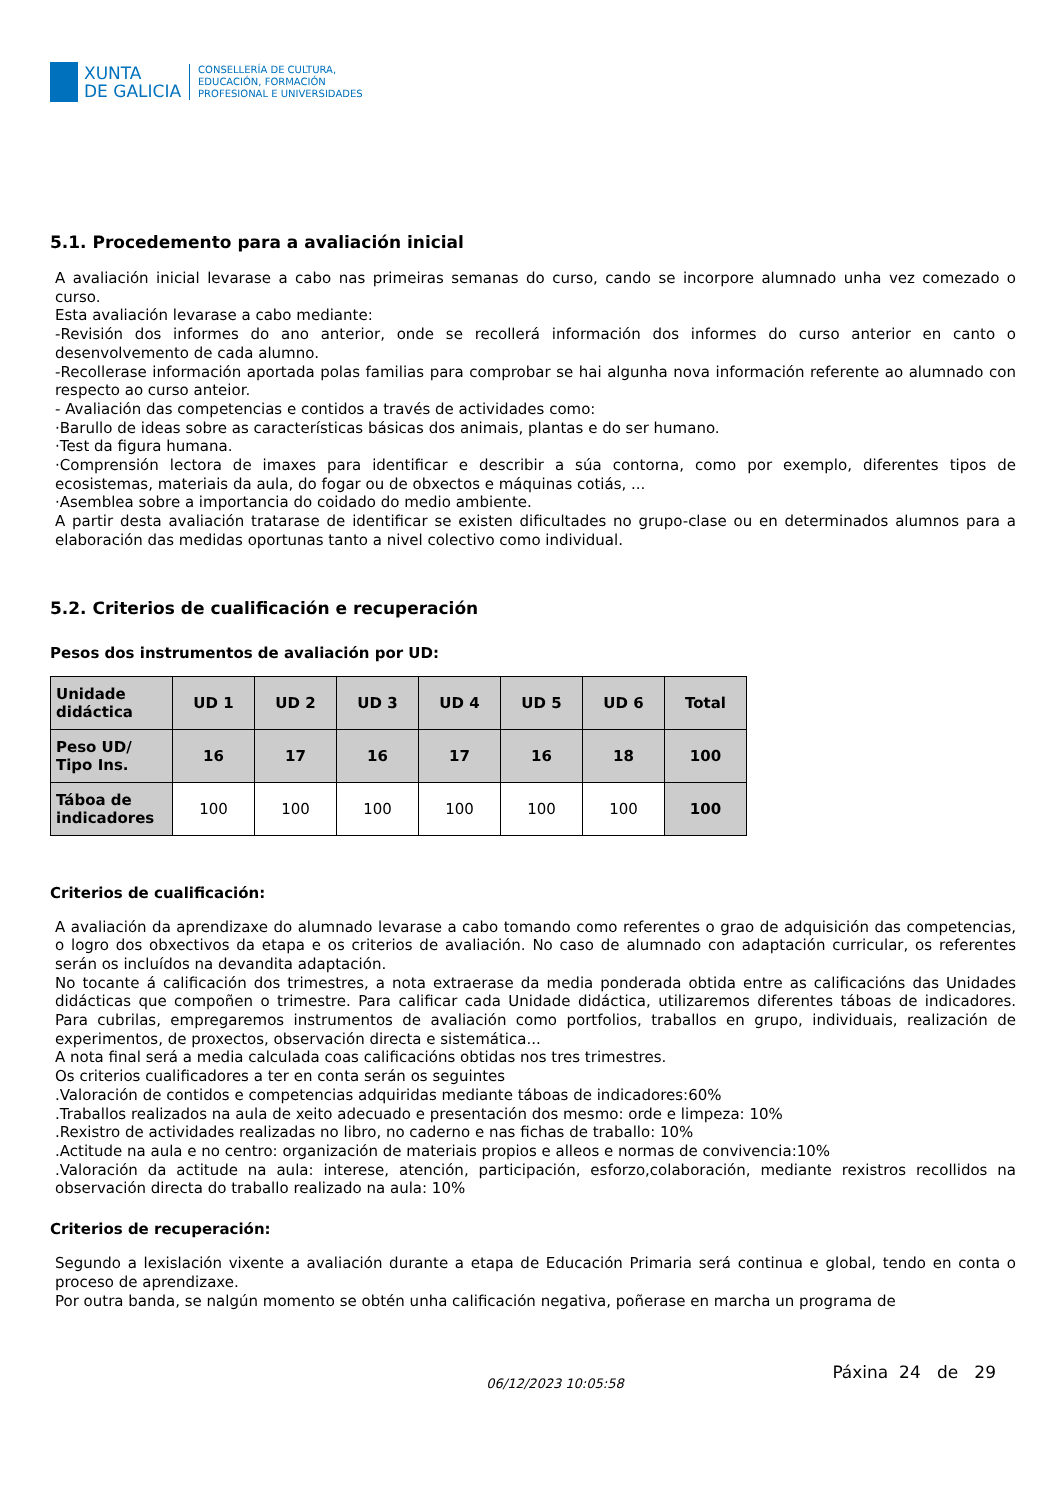XUNTA
DE GALICIA
CONSELLERÍA DE CULTURA,
EDUCACIÓN, FORMACIÓN
PROFESIONAL E UNIVERSIDADES
5.1. Procedemento para a avaliación inicial
A avaliación inicial levarase a cabo nas primeiras semanas do curso, cando se incorpore alumnado unha vez comezado o curso.
Esta avaliación levarase a cabo mediante:
-Revisión dos informes do ano anterior, onde se recollerá información dos informes do curso anterior en canto o desenvolvemento de cada alumno.
-Recollerase información aportada polas familias para comprobar se hai algunha nova información referente ao alumnado con respecto ao curso anteior.
- Avaliación das competencias e contidos a través de actividades como:
·Barullo de ideas sobre as características básicas dos animais, plantas e do ser humano.
·Test da figura humana.
·Comprensión lectora de imaxes para identificar e describir a súa contorna, como por exemplo, diferentes tipos de ecosistemas, materiais da aula, do fogar ou de obxectos e máquinas cotiás, ...
·Asemblea sobre a importancia do coidado do medio ambiente.
A partir desta avaliación tratarase de identificar se existen dificultades no grupo-clase ou en determinados alumnos para a elaboración das medidas oportunas tanto a nivel colectivo como individual.
5.2. Criterios de cualificación e recuperación
Pesos dos instrumentos de avaliación por UD:
| Unidade didáctica | UD 1 | UD 2 | UD 3 | UD 4 | UD 5 | UD 6 | Total |
| --- | --- | --- | --- | --- | --- | --- | --- |
| Peso UD/ Tipo Ins. | 16 | 17 | 16 | 17 | 16 | 18 | 100 |
| Táboa de indicadores | 100 | 100 | 100 | 100 | 100 | 100 | 100 |
Criterios de cualificación:
A avaliación da aprendizaxe do alumnado levarase a cabo tomando como referentes o grao de adquisición das competencias, o logro dos obxectivos da etapa e os criterios de avaliación. No caso de alumnado con adaptación curricular, os referentes serán os incluídos na devandita adaptación.
No tocante á calificación dos trimestres, a nota extraerase da media ponderada obtida entre as calificacións das Unidades didácticas que compoñen o trimestre. Para calificar cada Unidade didáctica, utilizaremos diferentes táboas de indicadores. Para cubrilas, empregaremos instrumentos de avaliación como portfolios, traballos en grupo, individuais, realización de experimentos, de proxectos, observación directa e sistemática...
A nota final será a media calculada coas calificacións obtidas nos tres trimestres.
Os criterios cualificadores a ter en conta serán os seguintes
.Valoración de contidos e competencias adquiridas mediante táboas de indicadores:60%
.Traballos realizados na aula de xeito adecuado e presentación dos mesmo: orde e limpeza: 10%
.Rexistro de actividades realizadas no libro, no caderno e nas fichas de traballo: 10%
.Actitude na aula e no centro: organización de materiais propios e alleos e normas de convivencia:10%
.Valoración da actitude na aula: interese, atención, participación, esforzo,colaboración, mediante rexistros recollidos na observación directa do traballo realizado na aula: 10%
Criterios de recuperación:
Segundo a lexislación vixente a avaliación durante a etapa de Educación Primaria será continua e global, tendo en conta o proceso de aprendizaxe.
Por outra banda, se nalgún momento se obtén unha calificación negativa, poñerase en marcha un programa de
Páxina 24 de 29
06/12/2023 10:05:58